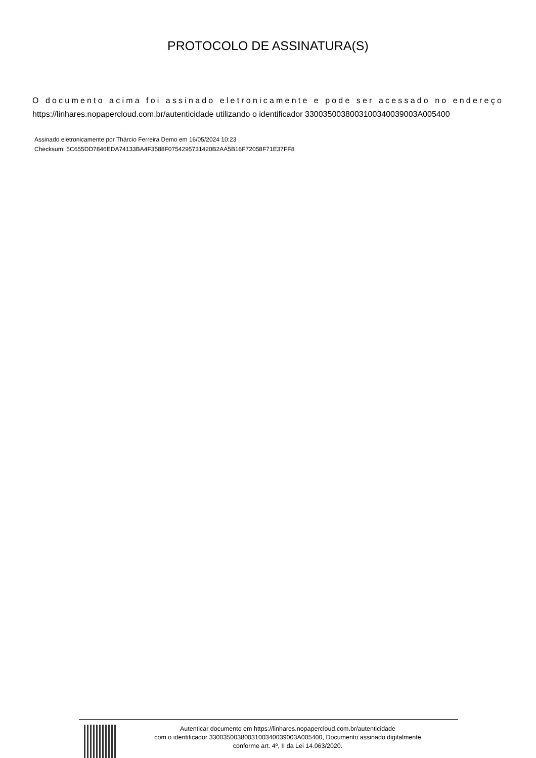PROTOCOLO DE ASSINATURA(S)
O documento acima foi assinado eletronicamente e pode ser acessado no endereço https://linhares.nopapercloud.com.br/autenticidade utilizando o identificador 330035003800310034003900​3A005400
Assinado eletronicamente por Thárcio Ferreira Demo em 16/05/2024 10:23
Checksum: 5C655DD7846EDA74133BA4F3588F0754295731420B2AA5B16F72058F71E37FF8
Autenticar documento em https://linhares.nopapercloud.com.br/autenticidade
com o identificador 3300350038003100340039003A005400, Documento assinado digitalmente
conforme art. 4º, II da Lei 14.063/2020.